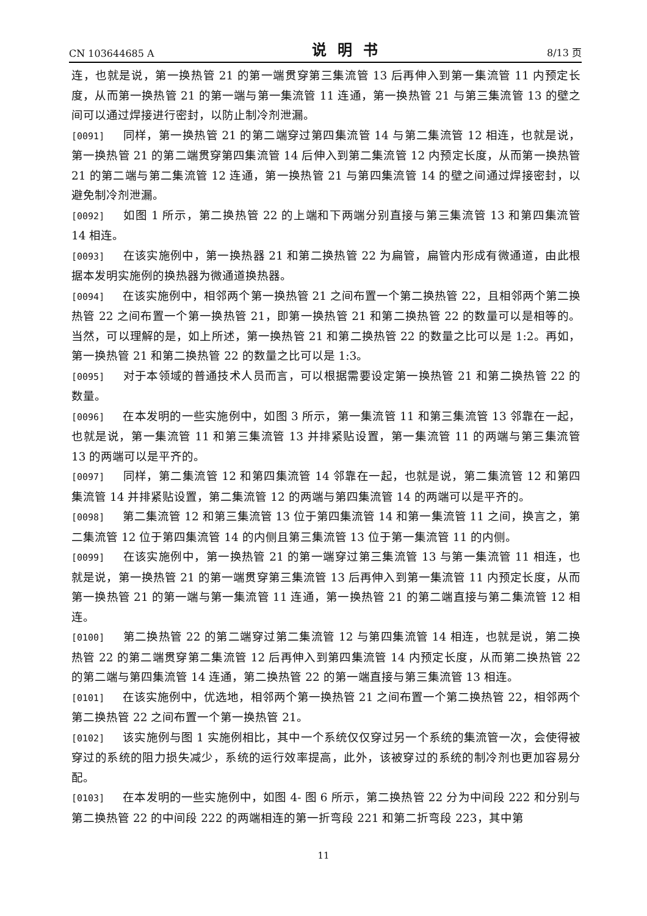CN 103644685 A 说明书 8/13 页
连，也就是说，第一换热管 21 的第一端贯穿第三集流管 13 后再伸入到第一集流管 11 内预定长度，从而第一换热管 21 的第一端与第一集流管 11 连通，第一换热管 21 与第三集流管 13 的壁之间可以通过焊接进行密封，以防止制冷剂泄漏。
[0091] 同样，第一换热管 21 的第二端穿过第四集流管 14 与第二集流管 12 相连，也就是说，第一换热管 21 的第二端贯穿第四集流管 14 后伸入到第二集流管 12 内预定长度，从而第一换热管 21 的第二端与第二集流管 12 连通，第一换热管 21 与第四集流管 14 的壁之间通过焊接密封，以避免制冷剂泄漏。
[0092] 如图 1 所示，第二换热管 22 的上端和下两端分别直接与第三集流管 13 和第四集流管 14 相连。
[0093] 在该实施例中，第一换热器 21 和第二换热管 22 为扁管，扁管内形成有微通道，由此根据本发明实施例的换热器为微通道换热器。
[0094] 在该实施例中，相邻两个第一换热管 21 之间布置一个第二换热管 22，且相邻两个第二换热管 22 之间布置一个第一换热管 21，即第一换热管 21 和第二换热管 22 的数量可以是相等的。当然，可以理解的是，如上所述，第一换热管 21 和第二换热管 22 的数量之比可以是 1:2。再如，第一换热管 21 和第二换热管 22 的数量之比可以是 1:3。
[0095] 对于本领域的普通技术人员而言，可以根据需要设定第一换热管 21 和第二换热管 22 的数量。
[0096] 在本发明的一些实施例中，如图 3 所示，第一集流管 11 和第三集流管 13 邻靠在一起，也就是说，第一集流管 11 和第三集流管 13 并排紧贴设置，第一集流管 11 的两端与第三集流管 13 的两端可以是平齐的。
[0097] 同样，第二集流管 12 和第四集流管 14 邻靠在一起，也就是说，第二集流管 12 和第四集流管 14 并排紧贴设置，第二集流管 12 的两端与第四集流管 14 的两端可以是平齐的。
[0098] 第二集流管 12 和第三集流管 13 位于第四集流管 14 和第一集流管 11 之间，换言之，第二集流管 12 位于第四集流管 14 的内侧且第三集流管 13 位于第一集流管 11 的内侧。
[0099] 在该实施例中，第一换热管 21 的第一端穿过第三集流管 13 与第一集流管 11 相连，也就是说，第一换热管 21 的第一端贯穿第三集流管 13 后再伸入到第一集流管 11 内预定长度，从而第一换热管 21 的第一端与第一集流管 11 连通，第一换热管 21 的第二端直接与第二集流管 12 相连。
[0100] 第二换热管 22 的第二端穿过第二集流管 12 与第四集流管 14 相连，也就是说，第二换热管 22 的第二端贯穿第二集流管 12 后再伸入到第四集流管 14 内预定长度，从而第二换热管 22 的第二端与第四集流管 14 连通，第二换热管 22 的第一端直接与第三集流管 13 相连。
[0101] 在该实施例中，优选地，相邻两个第一换热管 21 之间布置一个第二换热管 22，相邻两个第二换热管 22 之间布置一个第一换热管 21。
[0102] 该实施例与图 1 实施例相比，其中一个系统仅仅穿过另一个系统的集流管一次，会使得被穿过的系统的阻力损失减少，系统的运行效率提高，此外，该被穿过的系统的制冷剂也更加容易分配。
[0103] 在本发明的一些实施例中，如图 4- 图 6 所示，第二换热管 22 分为中间段 222 和分别与第二换热管 22 的中间段 222 的两端相连的第一折弯段 221 和第二折弯段 223，其中第
11